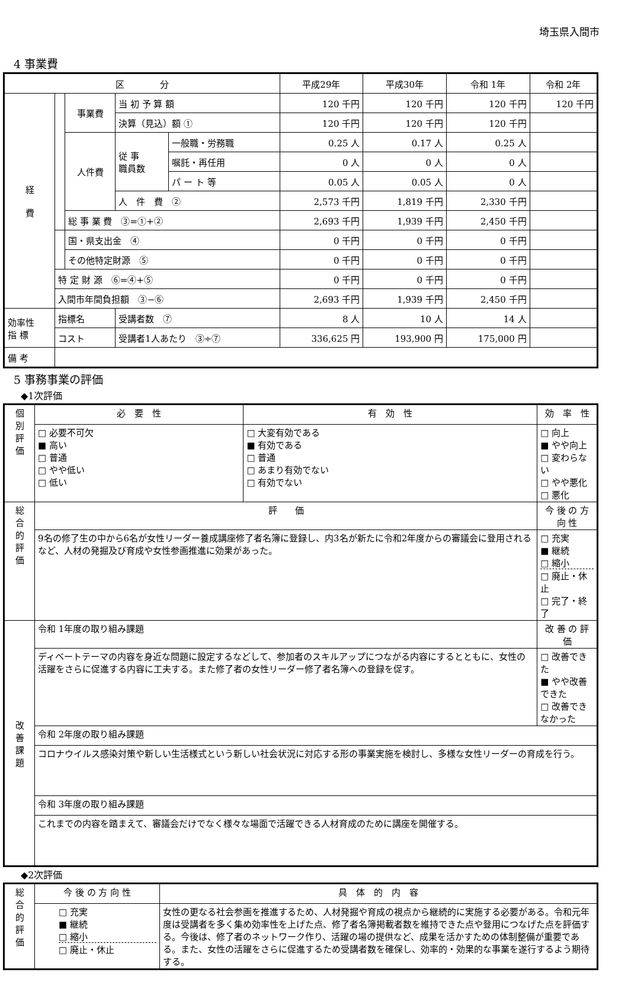埼玉県入間市
4 事業費
| 区 分 | | | | | 平成29年 | 平成30年 | 令和 1年 | 令和 2年 |
| --- | --- | --- | --- | --- | --- | --- | --- | --- |
| 経 費 | | 事業費 | 当 初 予 算 額 | | 120 千円 | 120 千円 | 120 千円 | 120 千円 |
| | | | 決算（見込）額 ① | | 120 千円 | 120 千円 | 120 千円 | |
| | | 人件費 | 従 事 職員数 | 一般職・労務職 | 0.25 人 | 0.17 人 | 0.25 人 | |
| | | | | 嘱託・再任用 | 0 人 | 0 人 | 0 人 | |
| | | | | パ ー ト 等 | 0.05 人 | 0.05 人 | 0 人 | |
| | | | 人 件 費 ② | | 2,573 千円 | 1,819 千円 | 2,330 千円 | |
| | | 総 事 業 費 ③=①+② | | | 2,693 千円 | 1,939 千円 | 2,450 千円 | |
| | | 国・県支出金 ④ | | | 0 千円 | 0 千円 | 0 千円 | |
| | | その他特定財源 ⑤ | | | 0 千円 | 0 千円 | 0 千円 | |
| | 特 定 財 源 ⑥=④+⑤ | | | | 0 千円 | 0 千円 | 0 千円 | |
| | 入間市年間負担額 ③−⑥ | | | | 2,693 千円 | 1,939 千円 | 2,450 千円 | |
| 効率性 指 標 | 指標名 | | 受講者数 ⑦ | | 8 人 | 10 人 | 14 人 | |
| | コスト | | 受講者1人あたり ③÷⑦ | | 336,625 円 | 193,900 円 | 175,000 円 | |
| 備 考 | | | | | | | | |
5 事務事業の評価
◆1次評価
| 個 別 評 価 | 必 要 性 | 有 効 性 | 効 率 性 | |
| | □ 必要不可欠 ■ 高い □ 普通 □ やや低い □ 低い | □ 大変有効である ■ 有効である □ 普通 □ あまり有効でない □ 有効でない | □ 向上 ■ やや向上 □ 変わらない □ やや悪化 □ 悪化 | |
| 総 合 的 評 価 | 評 価 | | | 今 後 の 方 向 性 |
| | 9名の修了生の中から6名が女性リーダー養成講座修了者名簿に登録し、内3名が新たに令和2年度からの審議会に登用されるなど、人材の発掘及び育成や女性参画推進に効果があった。 | | | □ 充実 ■ 継続 □ 縮小 □ 廃止・休止 □ 完了・終了 |
| 改 善 課 題 | 令和 1年度の取り組み課題 | | | 改 善 の 評 価 |
| | ディベートテーマの内容を身近な問題に設定するなどして、参加者のスキルアップにつながる内容にするとともに、女性の活躍をさらに促進する内容に工夫する。また修了者の女性リーダー修了者名簿への登録を促す。 | | | □ 改善できた ■ やや改善できた □ 改善できなかった |
| | 令和 2年度の取り組み課題 | | | |
| | コロナウイルス感染対策や新しい生活様式という新しい社会状況に対応する形の事業実施を検討し、多様な女性リーダーの育成を行う。 | | | |
| | 令和 3年度の取り組み課題 | | | |
| | これまでの内容を踏まえて、審議会だけでなく様々な場面で活躍できる人材育成のために講座を開催する。 | | | |
◆2次評価
| 総 合 的 評 価 | 今 後 の 方 向 性 | 具 体 的 内 容 |
| | □ 充実 ■ 継続 □ 縮小 □ 廃止・休止 | 女性の更なる社会参画を推進するため、人材発掘や育成の視点から継続的に実施する必要がある。令和元年度は受講者を多く集め効率性を上げた点、修了者名簿掲載者数を維持できた点や登用につなげた点を評価する。今後は、修了者のネットワーク作り、活躍の場の提供など、成果を活かすための体制整備が重要である。また、女性の活躍をさらに促進するため受講者数を確保し、効率的・効果的な事業を遂行するよう期待する。 |